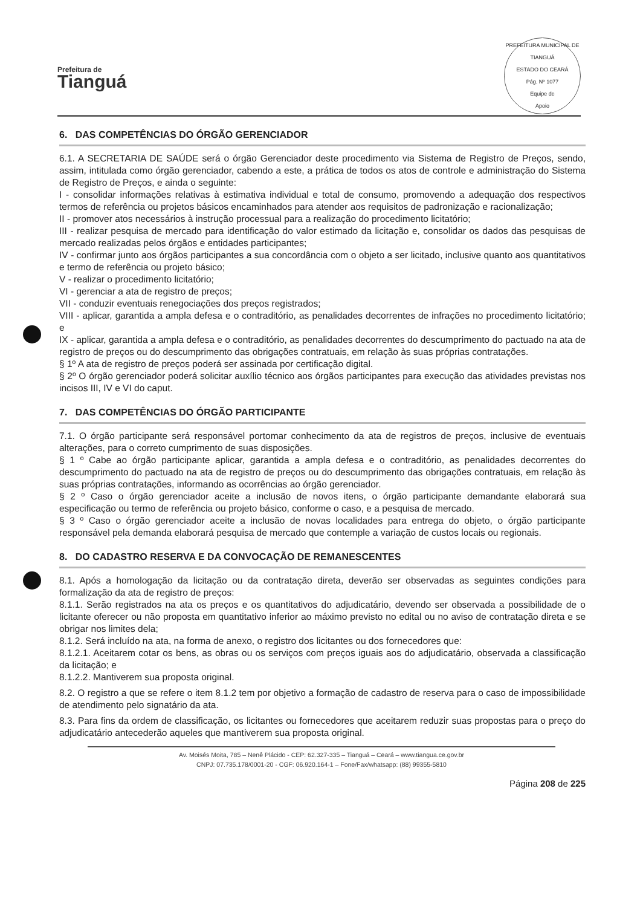Prefeitura de
Tianguá
PREFEITURA MUNICIPAL DE TIANGUÁ
ESTADO DO CEARÁ
Pág. Nº 1077
Equipe de
Apoio
6. DAS COMPETÊNCIAS DO ÓRGÃO GERENCIADOR
6.1. A SECRETARIA DE SAÚDE será o órgão Gerenciador deste procedimento via Sistema de Registro de Preços, sendo, assim, intitulada como órgão gerenciador, cabendo a este, a prática de todos os atos de controle e administração do Sistema de Registro de Preços, e ainda o seguinte:
I - consolidar informações relativas à estimativa individual e total de consumo, promovendo a adequação dos respectivos termos de referência ou projetos básicos encaminhados para atender aos requisitos de padronização e racionalização;
II - promover atos necessários à instrução processual para a realização do procedimento licitatório;
III - realizar pesquisa de mercado para identificação do valor estimado da licitação e, consolidar os dados das pesquisas de mercado realizadas pelos órgãos e entidades participantes;
IV - confirmar junto aos órgãos participantes a sua concordância com o objeto a ser licitado, inclusive quanto aos quantitativos e termo de referência ou projeto básico;
V - realizar o procedimento licitatório;
VI - gerenciar a ata de registro de preços;
VII - conduzir eventuais renegociações dos preços registrados;
VIII - aplicar, garantida a ampla defesa e o contraditório, as penalidades decorrentes de infrações no procedimento licitatório; e
IX - aplicar, garantida a ampla defesa e o contraditório, as penalidades decorrentes do descumprimento do pactuado na ata de registro de preços ou do descumprimento das obrigações contratuais, em relação às suas próprias contratações.
§ 1º A ata de registro de preços poderá ser assinada por certificação digital.
§ 2º O órgão gerenciador poderá solicitar auxílio técnico aos órgãos participantes para execução das atividades previstas nos incisos III, IV e VI do caput.
7. DAS COMPETÊNCIAS DO ÓRGÃO PARTICIPANTE
7.1. O órgão participante será responsável portomar conhecimento da ata de registros de preços, inclusive de eventuais alterações, para o correto cumprimento de suas disposições.
§ 1 º Cabe ao órgão participante aplicar, garantida a ampla defesa e o contraditório, as penalidades decorrentes do descumprimento do pactuado na ata de registro de preços ou do descumprimento das obrigações contratuais, em relação às suas próprias contratações, informando as ocorrências ao órgão gerenciador.
§ 2 º Caso o órgão gerenciador aceite a inclusão de novos itens, o órgão participante demandante elaborará sua especificação ou termo de referência ou projeto básico, conforme o caso, e a pesquisa de mercado.
§ 3 º Caso o órgão gerenciador aceite a inclusão de novas localidades para entrega do objeto, o órgão participante responsável pela demanda elaborará pesquisa de mercado que contemple a variação de custos locais ou regionais.
8. DO CADASTRO RESERVA E DA CONVOCAÇÃO DE REMANESCENTES
8.1. Após a homologação da licitação ou da contratação direta, deverão ser observadas as seguintes condições para formalização da ata de registro de preços:
8.1.1. Serão registrados na ata os preços e os quantitativos do adjudicatário, devendo ser observada a possibilidade de o licitante oferecer ou não proposta em quantitativo inferior ao máximo previsto no edital ou no aviso de contratação direta e se obrigar nos limites dela;
8.1.2. Será incluído na ata, na forma de anexo, o registro dos licitantes ou dos fornecedores que:
8.1.2.1. Aceitarem cotar os bens, as obras ou os serviços com preços iguais aos do adjudicatário, observada a classificação da licitação; e
8.1.2.2. Mantiverem sua proposta original.
8.2. O registro a que se refere o item 8.1.2 tem por objetivo a formação de cadastro de reserva para o caso de impossibilidade de atendimento pelo signatário da ata.
8.3. Para fins da ordem de classificação, os licitantes ou fornecedores que aceitarem reduzir suas propostas para o preço do adjudicatário antecederão aqueles que mantiverem sua proposta original.
Av. Moisés Moita, 785 – Nenê Plácido - CEP: 62.327-335 – Tianguá – Ceará – www.tiangua.ce.gov.br
CNPJ: 07.735.178/0001-20 - CGF: 06.920.164-1 – Fone/Fax/whatsapp: (88) 99355-5810
Página 208 de 225